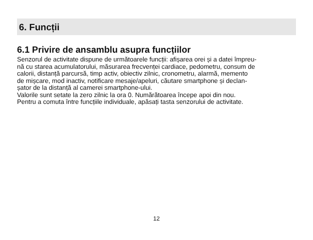6. Funcții
6.1 Privire de ansamblu asupra funcțiilor
Senzorul de activitate dispune de următoarele funcții: afișarea orei și a datei împreu-
nă cu starea acumulatorului, măsurarea frecvenței cardiace, pedometru, consum de
calorii, distanță parcursă, timp activ, obiectiv zilnic, cronometru, alarmă, memento
de mișcare, mod inactiv, notificare mesaje/apeluri, căutare smartphone și declan-
șator de la distanță al camerei smartphone-ului.
Valorile sunt setate la zero zilnic la ora 0. Numărătoarea începe apoi din nou.
Pentru a comuta între funcțiile individuale, apăsați tasta senzorului de activitate.
12